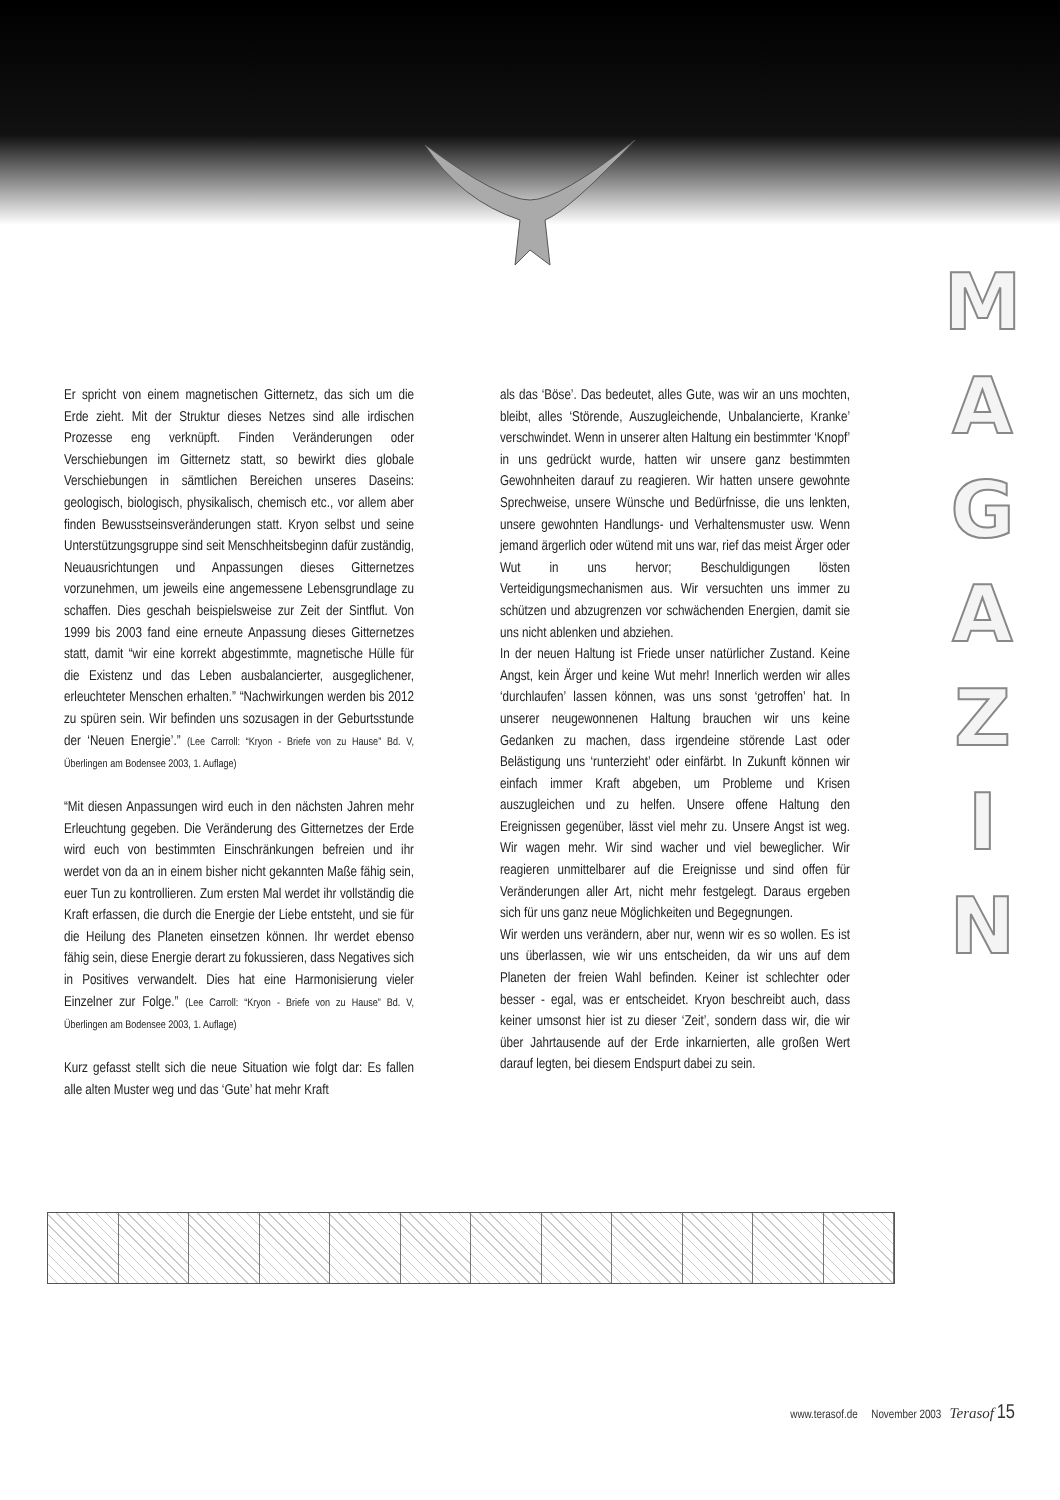Er spricht von einem magnetischen Gitternetz, das sich um die Erde zieht. Mit der Struktur dieses Netzes sind alle irdischen Prozesse eng verknüpft. Finden Veränderungen oder Verschiebungen im Gitternetz statt, so bewirkt dies globale Verschiebungen in sämtlichen Bereichen unseres Daseins: geologisch, biologisch, physikalisch, chemisch etc., vor allem aber finden Bewusstseinsveränderungen statt. Kryon selbst und seine Unterstützungsgruppe sind seit Menschheitsbeginn dafür zuständig, Neuausrichtungen und Anpassungen dieses Gitternetzes vorzunehmen, um jeweils eine angemessene Lebensgrundlage zu schaffen. Dies geschah beispielsweise zur Zeit der Sintflut. Von 1999 bis 2003 fand eine erneute Anpassung dieses Gitternetzes statt, damit “wir eine korrekt abgestimmte, magnetische Hülle für die Existenz und das Leben ausbalancierter, ausgeglichener, erleuchteter Menschen erhalten.” “Nachwirkungen werden bis 2012 zu spüren sein. Wir befinden uns sozusagen in der Geburtsstunde der ‘Neuen Energie’.” (Lee Carroll: “Kryon - Briefe von zu Hause” Bd. V, Überlingen am Bodensee 2003, 1. Auflage)
“Mit diesen Anpassungen wird euch in den nächsten Jahren mehr Erleuchtung gegeben. Die Veränderung des Gitternetzes der Erde wird euch von bestimmten Einschränkungen befreien und ihr werdet von da an in einem bisher nicht gekannten Maße fähig sein, euer Tun zu kontrollieren. Zum ersten Mal werdet ihr vollständig die Kraft erfassen, die durch die Energie der Liebe entsteht, und sie für die Heilung des Planeten einsetzen können. Ihr werdet ebenso fähig sein, diese Energie derart zu fokussieren, dass Negatives sich in Positives verwandelt. Dies hat eine Harmonisierung vieler Einzelner zur Folge.” (Lee Carroll: “Kryon - Briefe von zu Hause” Bd. V, Überlingen am Bodensee 2003, 1. Auflage)
Kurz gefasst stellt sich die neue Situation wie folgt dar: Es fallen alle alten Muster weg und das ‘Gute’ hat mehr Kraft
als das ‘Böse’. Das bedeutet, alles Gute, was wir an uns mochten, bleibt, alles ‘Störende, Auszugleichende, Unbalancierte, Kranke’ verschwindet. Wenn in unserer alten Haltung ein bestimmter ‘Knopf’ in uns gedrückt wurde, hatten wir unsere ganz bestimmten Gewohnheiten darauf zu reagieren. Wir hatten unsere gewohnte Sprechweise, unsere Wünsche und Bedürfnisse, die uns lenkten, unsere gewohnten Handlungs- und Verhaltensmuster usw. Wenn jemand ärgerlich oder wütend mit uns war, rief das meist Ärger oder Wut in uns hervor; Beschuldigungen lösten Verteidigungsmechanismen aus. Wir versuchten uns immer zu schützen und abzugrenzen vor schwächenden Energien, damit sie uns nicht ablenken und abziehen.
In der neuen Haltung ist Friede unser natürlicher Zustand. Keine Angst, kein Ärger und keine Wut mehr! Innerlich werden wir alles ‘durchlaufen’ lassen können, was uns sonst ‘getroffen’ hat. In unserer neugewonnenen Haltung brauchen wir uns keine Gedanken zu machen, dass irgendeine störende Last oder Belästigung uns ‘runterzieht’ oder einfärbt. In Zukunft können wir einfach immer Kraft abgeben, um Probleme und Krisen auszugleichen und zu helfen. Unsere offene Haltung den Ereignissen gegenüber, lässt viel mehr zu. Unsere Angst ist weg. Wir wagen mehr. Wir sind wacher und viel beweglicher. Wir reagieren unmittelbarer auf die Ereignisse und sind offen für Veränderungen aller Art, nicht mehr festgelegt. Daraus ergeben sich für uns ganz neue Möglichkeiten und Begegnungen.
Wir werden uns verändern, aber nur, wenn wir es so wollen. Es ist uns überlassen, wie wir uns entscheiden, da wir uns auf dem Planeten der freien Wahl befinden. Keiner ist schlechter oder besser - egal, was er entscheidet. Kryon beschreibt auch, dass keiner umsonst hier ist zu dieser ‘Zeit’, sondern dass wir, die wir über Jahrtausende auf der Erde inkarnierten, alle großen Wert darauf legten, bei diesem Endspurt dabei zu sein.
MAGAZIN
www.terasof.de November 2003 Terasof 15